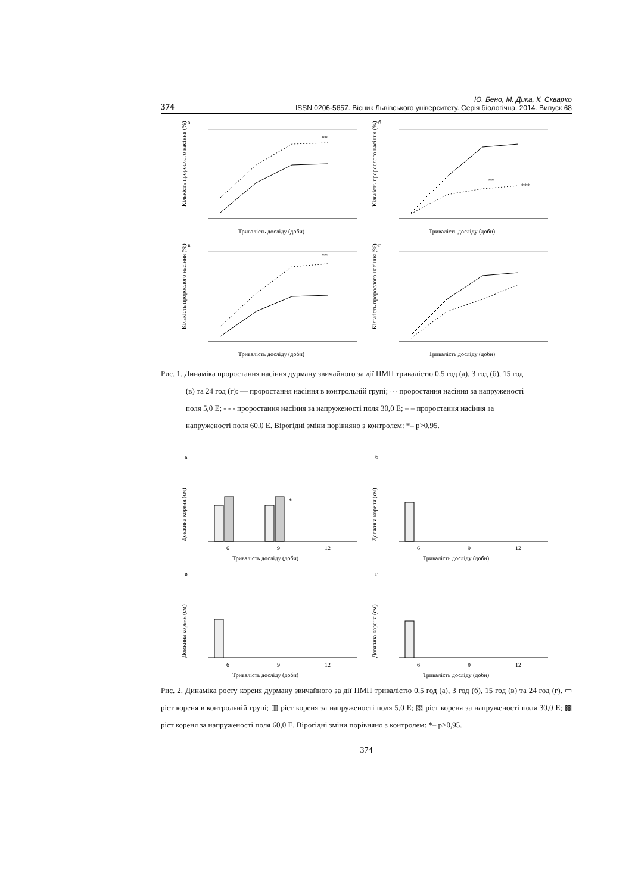374 Ю. Бено, М. Дика, К. Скварко
ISSN 0206-5657. Вісник Львівського університету. Серія біологічна. 2014. Випуск 68
а
Кількість пророслого насіння (%)
Тривалість досліду (доби)
**
б
Кількість пророслого насіння (%)
Тривалість досліду (доби)
**
***
в
Кількість пророслого насіння (%)
Тривалість досліду (доби)
**
г
Кількість пророслого насіння (%)
Тривалість досліду (доби)
Рис. 1. Динаміка проростання насіння дурману звичайного за дії ПМП тривалістю 0,5 год (а), 3 год (б), 15 год
(в) та 24 год (г): — проростання насіння в контрольній групі; ··· проростання насіння за напруженості
поля 5,0 Е; - - - проростання насіння за напруженості поля 30,0 Е; – – проростання насіння за
напруженості поля 60,0 Е. Вірогідні зміни порівняно з контролем: *– p>0,95.
а
Довжина кореня (см)
6
9
12
Тривалість досліду (доби)
*
б
Довжина кореня (см)
6
9
12
Тривалість досліду (доби)
в
Довжина кореня (см)
6
9
12
Тривалість досліду (доби)
г
Довжина кореня (см)
6
9
12
Тривалість досліду (доби)
Рис. 2. Динаміка росту кореня дурману звичайного за дії ПМП тривалістю 0,5 год (а), 3 год (б), 15 год (в) та 24 год (г). ▭ ріст кореня в контрольній групі; ▥ ріст кореня за напруженості поля 5,0 Е; ▧ ріст кореня за напруженості поля 30,0 Е; ▩ ріст кореня за напруженості поля 60,0 Е. Вірогідні зміни порівняно з контролем: *– p>0,95.
374